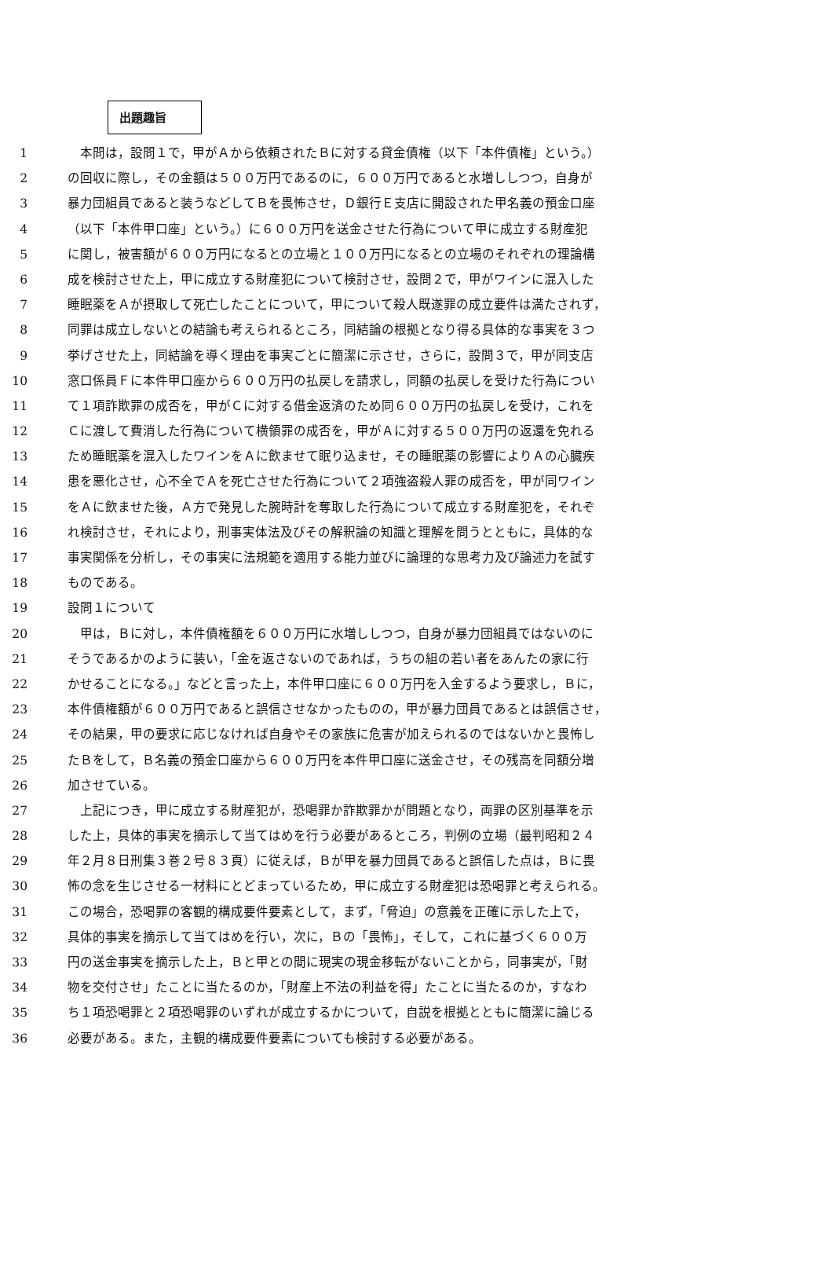出題趣旨
1　本問は，設問１で，甲がＡから依頼されたＢに対する貸金債権（以下「本件債権」という。）
2 の回収に際し，その金額は５００万円であるのに，６００万円であると水増ししつつ，自身が
3 暴力団組員であると装うなどしてＢを畏怖させ，Ｄ銀行Ｅ支店に開設された甲名義の預金口座
4 （以下「本件甲口座」という。）に６００万円を送金させた行為について甲に成立する財産犯
5 に関し，被害額が６００万円になるとの立場と１００万円になるとの立場のそれぞれの理論構
6 成を検討させた上，甲に成立する財産犯について検討させ，設問２で，甲がワインに混入した
7 睡眠薬をＡが摂取して死亡したことについて，甲について殺人既遂罪の成立要件は満たされず，
8 同罪は成立しないとの結論も考えられるところ，同結論の根拠となり得る具体的な事実を３つ
9 挙げさせた上，同結論を導く理由を事実ごとに簡潔に示させ，さらに，設問３で，甲が同支店
10 窓口係員Ｆに本件甲口座から６００万円の払戻しを請求し，同額の払戻しを受けた行為につい
11 て１項詐欺罪の成否を，甲がＣに対する借金返済のため同６００万円の払戻しを受け，これを
12 Ｃに渡して費消した行為について横領罪の成否を，甲がＡに対する５００万円の返還を免れる
13 ため睡眠薬を混入したワインをＡに飲ませて眠り込ませ，その睡眠薬の影響によりＡの心臓疾
14 患を悪化させ，心不全でＡを死亡させた行為について２項強盗殺人罪の成否を，甲が同ワイン
15 をＡに飲ませた後，Ａ方で発見した腕時計を奪取した行為について成立する財産犯を，それぞ
16 れ検討させ，それにより，刑事実体法及びその解釈論の知識と理解を問うとともに，具体的な
17 事実関係を分析し，その事実に法規範を適用する能力並びに論理的な思考力及び論述力を試す
18 ものである。
19 設問１について
20　甲は，Ｂに対し，本件債権額を６００万円に水増ししつつ，自身が暴力団組員ではないのに
21 そうであるかのように装い，「金を返さないのであれば，うちの組の若い者をあんたの家に行
22 かせることになる。」などと言った上，本件甲口座に６００万円を入金するよう要求し，Ｂに，
23 本件債権額が６００万円であると誤信させなかったものの，甲が暴力団員であるとは誤信させ，
24 その結果，甲の要求に応じなければ自身やその家族に危害が加えられるのではないかと畏怖し
25 たＢをして，Ｂ名義の預金口座から６００万円を本件甲口座に送金させ，その残高を同額分増
26 加させている。
27　上記につき，甲に成立する財産犯が，恐喝罪か詐欺罪かが問題となり，両罪の区別基準を示
28 した上，具体的事実を摘示して当てはめを行う必要があるところ，判例の立場（最判昭和２４
29 年２月８日刑集３巻２号８３頁）に従えば，Ｂが甲を暴力団員であると誤信した点は，Ｂに畏
30 怖の念を生じさせる一材料にとどまっているため，甲に成立する財産犯は恐喝罪と考えられる。
31 この場合，恐喝罪の客観的構成要件要素として，まず，「脅迫」の意義を正確に示した上で，
32 具体的事実を摘示して当てはめを行い，次に，Ｂの「畏怖」，そして，これに基づく６００万
33 円の送金事実を摘示した上，Ｂと甲との間に現実の現金移転がないことから，同事実が，「財
34 物を交付させ」たことに当たるのか，「財産上不法の利益を得」たことに当たるのか，すなわ
35 ち１項恐喝罪と２項恐喝罪のいずれが成立するかについて，自説を根拠とともに簡潔に論じる
36 必要がある。また，主観的構成要件要素についても検討する必要がある。